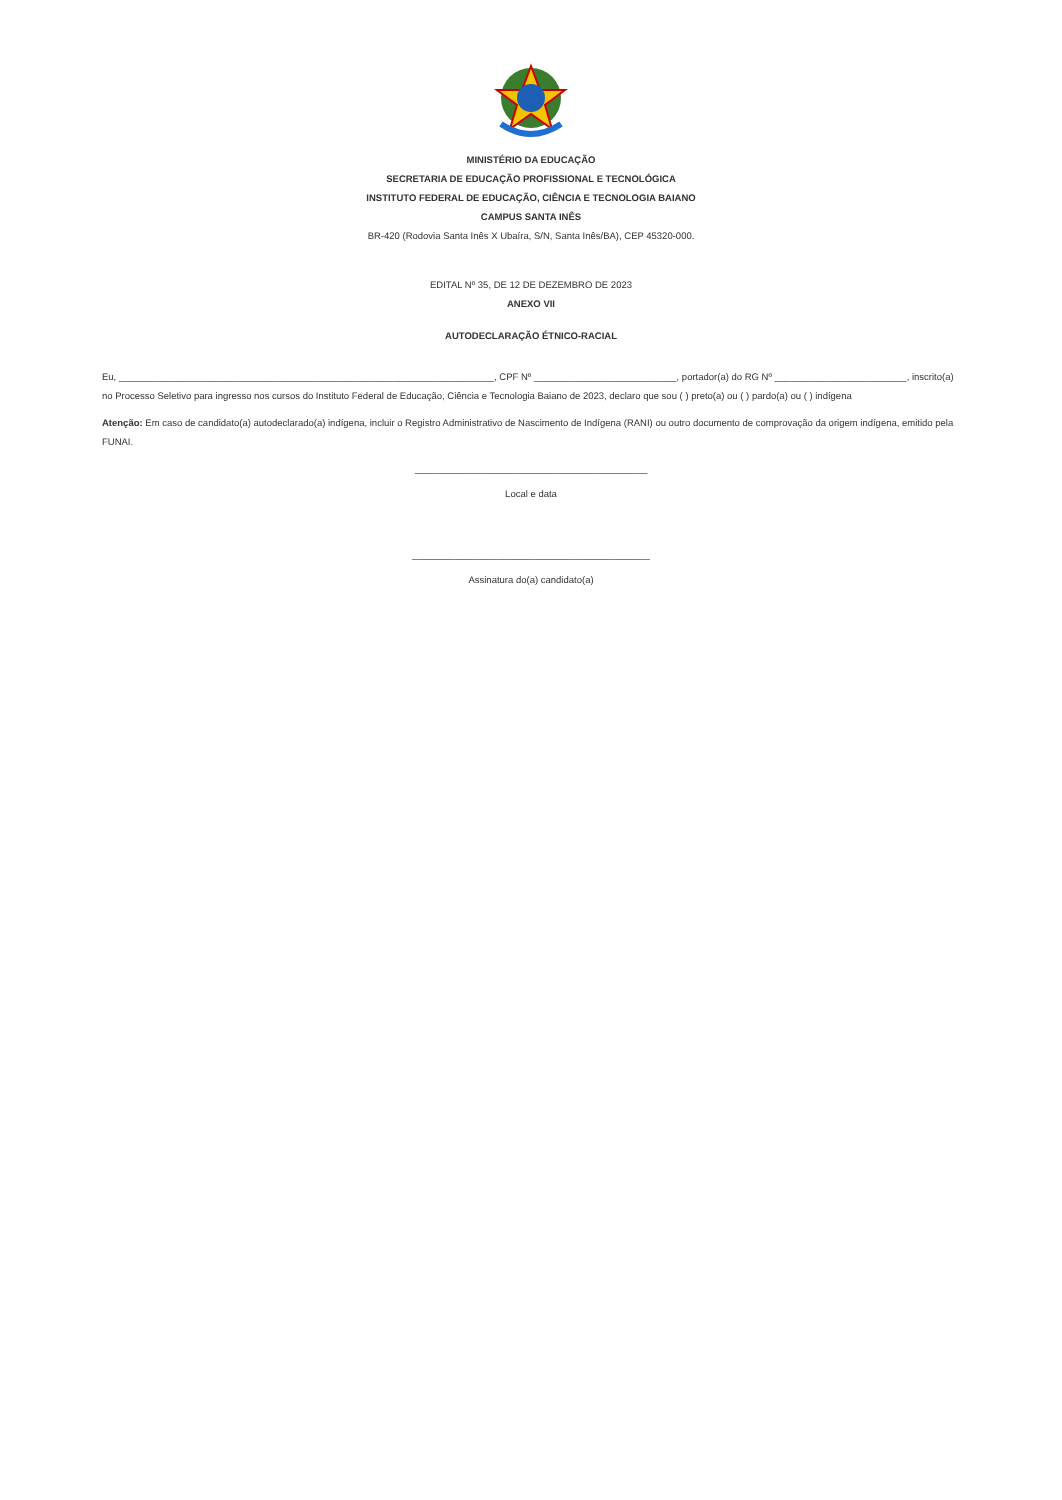MINISTÉRIO DA EDUCAÇÃO
SECRETARIA DE EDUCAÇÃO PROFISSIONAL E TECNOLÓGICA
INSTITUTO FEDERAL DE EDUCAÇÃO, CIÊNCIA E TECNOLOGIA BAIANO
CAMPUS SANTA INÊS
BR-420 (Rodovia Santa Inês X Ubaíra, S/N, Santa Inês/BA), CEP 45320-000.
EDITAL Nº 35, DE 12 DE DEZEMBRO DE 2023
ANEXO VII
AUTODECLARAÇÃO ÉTNICO-RACIAL
Eu, _______________________________________________________________________, CPF Nº ___________________________, portador(a) do RG Nº _________________________, inscrito(a) no Processo Seletivo para ingresso nos cursos do Instituto Federal de Educação, Ciência e Tecnologia Baiano de 2023, declaro que sou ( ) preto(a) ou ( ) pardo(a) ou ( ) indígena
Atenção: Em caso de candidato(a) autodeclarado(a) indígena, incluir o Registro Administrativo de Nascimento de Indígena (RANI) ou outro documento de comprovação da origem indígena, emitido pela FUNAI.
____________________________________________
Local e data
_____________________________________________
Assinatura do(a) candidato(a)